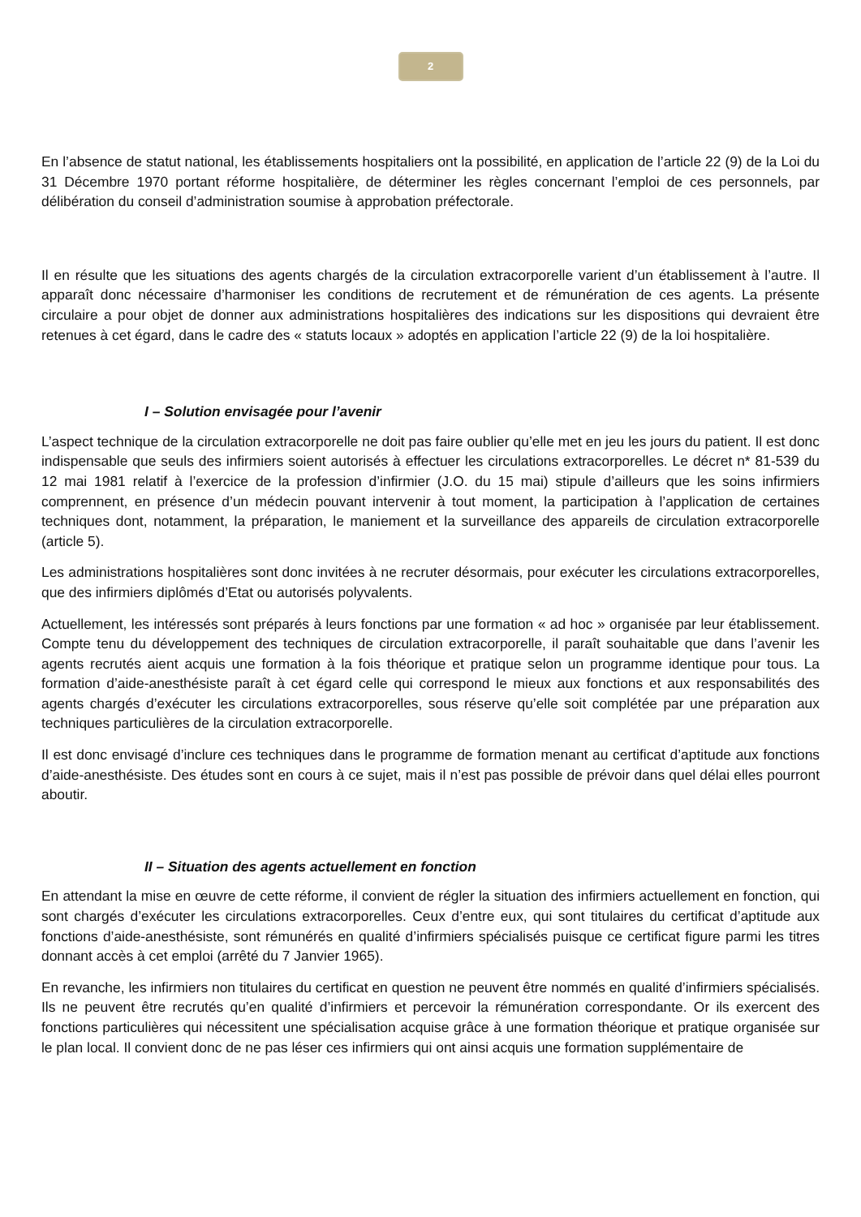2
En l’absence de statut national, les établissements hospitaliers ont la possibilité, en application de l’article 22 (9) de la Loi du 31 Décembre 1970 portant réforme hospitalière, de déterminer les règles concernant l’emploi de ces personnels, par délibération du conseil d’administration soumise à approbation préfectorale.
Il en résulte que les situations des agents chargés de la circulation extracorporelle varient d’un établissement à l’autre. Il apparaît donc nécessaire d’harmoniser les conditions de recrutement et de rémunération de ces agents. La présente circulaire a pour objet de donner aux administrations hospitalières des indications sur les dispositions qui devraient être retenues à cet égard, dans le cadre des « statuts locaux » adoptés en application l’article 22 (9) de la loi hospitalière.
I – Solution envisagée pour l’avenir
L’aspect technique de la circulation extracorporelle ne doit pas faire oublier qu’elle met en jeu les jours du patient. Il est donc indispensable que seuls des infirmiers soient autorisés à effectuer les circulations extracorporelles. Le décret n* 81-539 du 12 mai 1981 relatif à l’exercice de la profession d’infirmier (J.O. du 15 mai) stipule d’ailleurs que les soins infirmiers comprennent, en présence d’un médecin pouvant intervenir à tout moment, la participation à l’application de certaines techniques dont, notamment, la préparation, le maniement et la surveillance des appareils de circulation extracorporelle (article 5).
Les administrations hospitalières sont donc invitées à ne recruter désormais, pour exécuter les circulations extracorporelles, que des infirmiers diplômés d’Etat ou autorisés polyvalents.
Actuellement, les intéressés sont préparés à leurs fonctions par une formation « ad hoc » organisée par leur établissement. Compte tenu du développement des techniques de circulation extracorporelle, il paraît souhaitable que dans l’avenir les agents recrutés aient acquis une formation à la fois théorique et pratique selon un programme identique pour tous. La formation d’aide-anesthésiste paraît à cet égard celle qui correspond le mieux aux fonctions et aux responsabilités des agents chargés d’exécuter les circulations extracorporelles, sous réserve qu’elle soit complétée par une préparation aux techniques particulières de la circulation extracorporelle.
Il est donc envisagé d’inclure ces techniques dans le programme de formation menant au certificat d’aptitude aux fonctions d’aide-anesthésiste. Des études sont en cours à ce sujet, mais il n’est pas possible de prévoir dans quel délai elles pourront aboutir.
II – Situation des agents actuellement en fonction
En attendant la mise en œuvre de cette réforme, il convient de régler la situation des infirmiers actuellement en fonction, qui sont chargés d’exécuter les circulations extracorporelles. Ceux d’entre eux, qui sont titulaires du certificat d’aptitude aux fonctions d’aide-anesthésiste, sont rémunérés en qualité d’infirmiers spécialisés puisque ce certificat figure parmi les titres donnant accès à cet emploi (arrêté du 7 Janvier 1965).
En revanche, les infirmiers non titulaires du certificat en question ne peuvent être nommés en qualité d’infirmiers spécialisés. Ils ne peuvent être recrutés qu’en qualité d’infirmiers et percevoir la rémunération correspondante. Or ils exercent des fonctions particulières qui nécessitent une spécialisation acquise grâce à une formation théorique et pratique organisée sur le plan local. Il convient donc de ne pas léser ces infirmiers qui ont ainsi acquis une formation supplémentaire de